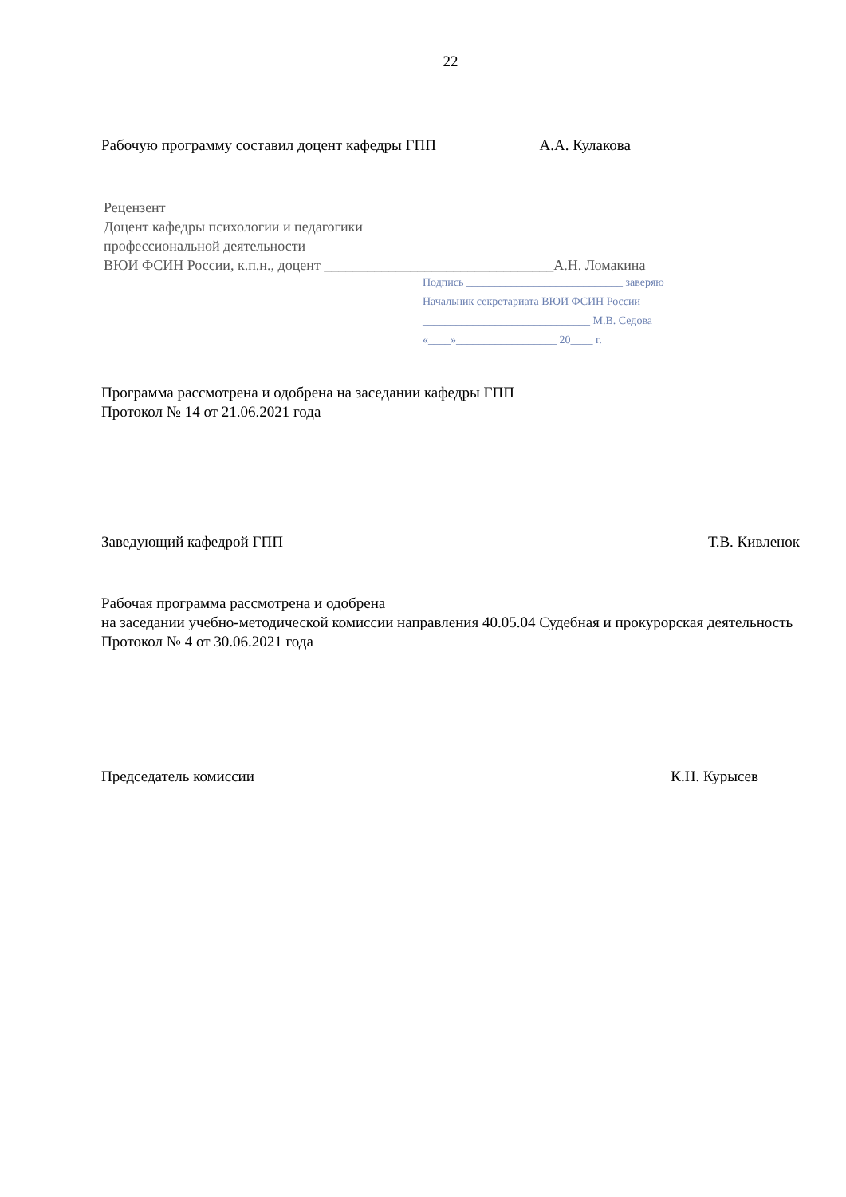22
Рабочую программу составил доцент кафедры ГПП А.А. Кулакова
Рецензент
Доцент кафедры психологии и педагогики
профессиональной деятельности
ВЮИ ФСИН России, к.п.н., доцент ________________________________А.Н. Ломакина
Подпись ____________________________ заверяю
Начальник секретариата ВЮИ ФСИН России
______________________________ М.В. Седова
«____»__________________ 20____ г.
Программа рассмотрена и одобрена на заседании кафедры ГПП
Протокол № 14 от 21.06.2021 года
Заведующий кафедрой ГПП Т.В. Кивленок
Рабочая программа рассмотрена и одобрена
на заседании учебно-методической комиссии направления 40.05.04 Судебная и прокурорская деятельность
Протокол № 4 от 30.06.2021 года
Председатель комиссии К.Н. Курысев